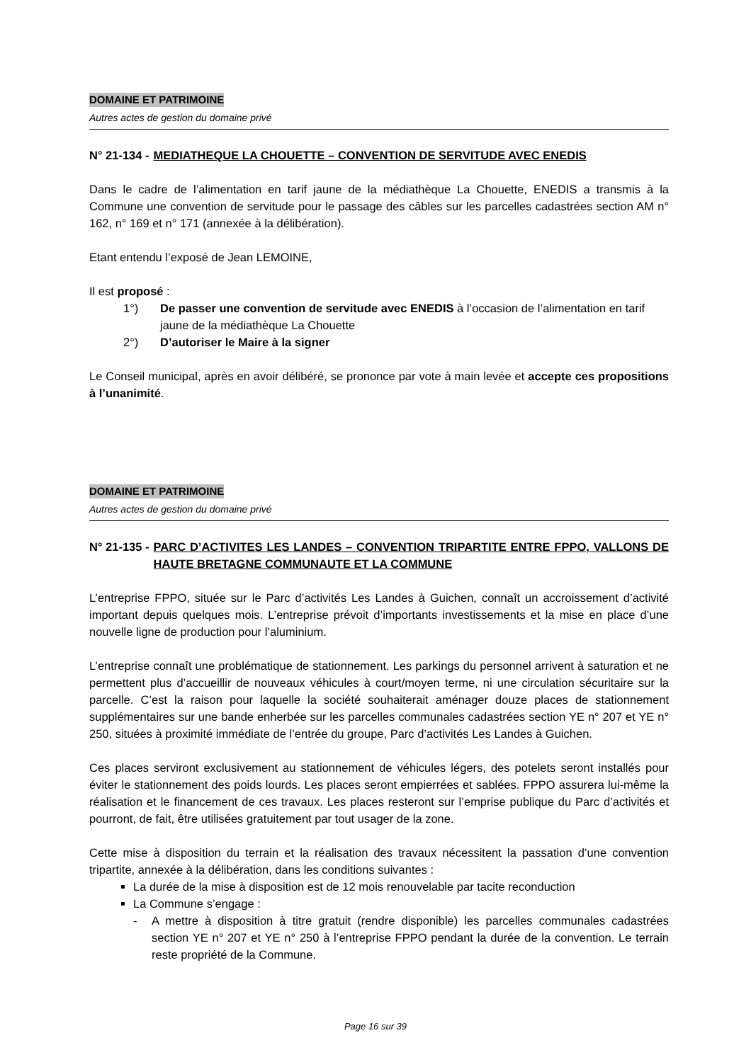DOMAINE ET PATRIMOINE
Autres actes de gestion du domaine privé
N° 21-134 - MEDIATHEQUE LA CHOUETTE – CONVENTION DE SERVITUDE AVEC ENEDIS
Dans le cadre de l’alimentation en tarif jaune de la médiathèque La Chouette, ENEDIS a transmis à la Commune une convention de servitude pour le passage des câbles sur les parcelles cadastrées section AM n° 162, n° 169 et n° 171 (annexée à la délibération).
Etant entendu l’exposé de Jean LEMOINE,
Il est proposé :
1°) De passer une convention de servitude avec ENEDIS à l’occasion de l’alimentation en tarif jaune de la médiathèque La Chouette
2°) D’autoriser le Maire à la signer
Le Conseil municipal, après en avoir délibéré, se prononce par vote à main levée et accepte ces propositions à l’unanimité.
DOMAINE ET PATRIMOINE
Autres actes de gestion du domaine privé
N° 21-135 - PARC D’ACTIVITES LES LANDES – CONVENTION TRIPARTITE ENTRE FPPO, VALLONS DE HAUTE BRETAGNE COMMUNAUTE ET LA COMMUNE
L’entreprise FPPO, située sur le Parc d’activités Les Landes à Guichen, connaît un accroissement d’activité important depuis quelques mois. L’entreprise prévoit d’importants investissements et la mise en place d’une nouvelle ligne de production pour l’aluminium.
L’entreprise connaît une problématique de stationnement. Les parkings du personnel arrivent à saturation et ne permettent plus d’accueillir de nouveaux véhicules à court/moyen terme, ni une circulation sécuritaire sur la parcelle. C’est la raison pour laquelle la société souhaiterait aménager douze places de stationnement supplémentaires sur une bande enherbée sur les parcelles communales cadastrées section YE n° 207 et YE n° 250, situées à proximité immédiate de l’entrée du groupe, Parc d’activités Les Landes à Guichen.
Ces places serviront exclusivement au stationnement de véhicules légers, des potelets seront installés pour éviter le stationnement des poids lourds. Les places seront empierrées et sablées. FPPO assurera lui-même la réalisation et le financement de ces travaux. Les places resteront sur l’emprise publique du Parc d’activités et pourront, de fait, être utilisées gratuitement par tout usager de la zone.
Cette mise à disposition du terrain et la réalisation des travaux nécessitent la passation d’une convention tripartite, annexée à la délibération, dans les conditions suivantes :
La durée de la mise à disposition est de 12 mois renouvelable par tacite reconduction
La Commune s’engage :
- A mettre à disposition à titre gratuit (rendre disponible) les parcelles communales cadastrées section YE n° 207 et YE n° 250 à l’entreprise FPPO pendant la durée de la convention. Le terrain reste propriété de la Commune.
Page 16 sur 39